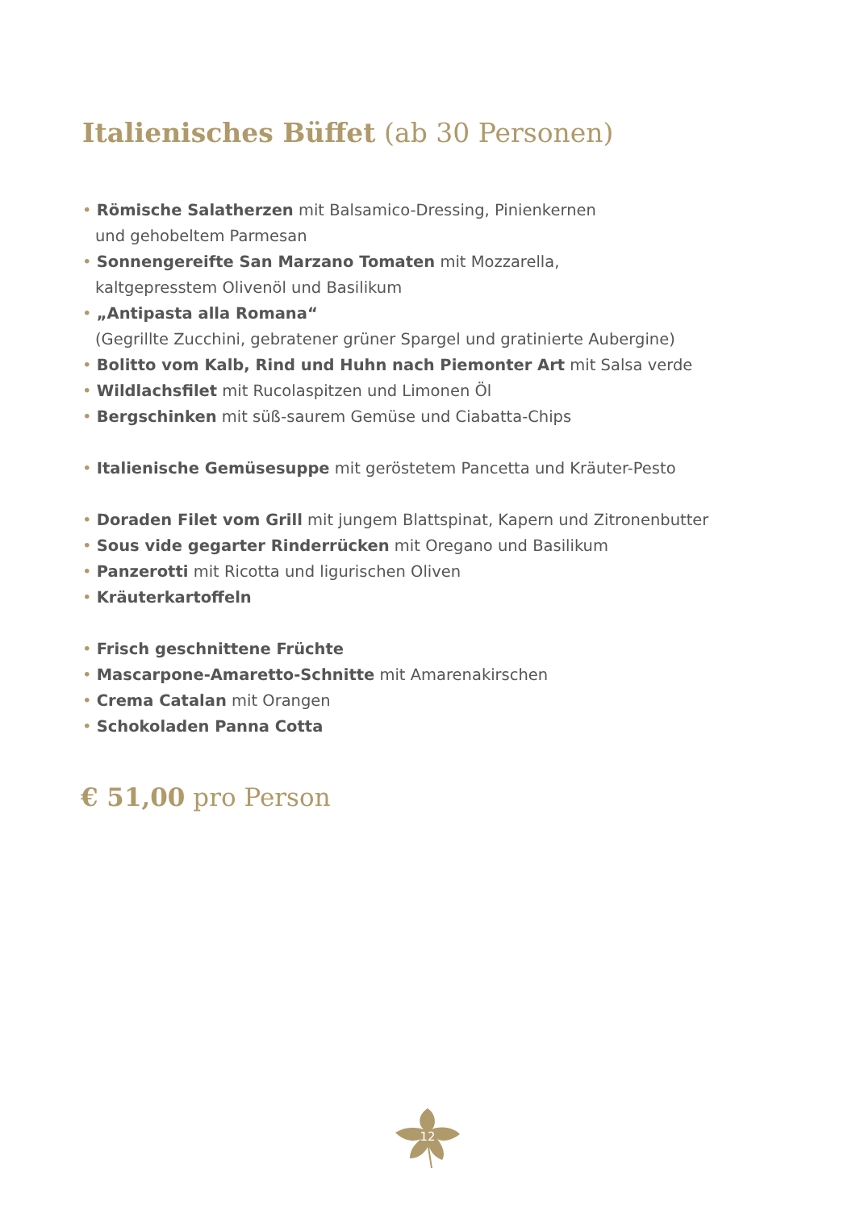Italienisches Büffet (ab 30 Personen)
• Römische Salatherzen mit Balsamico-Dressing, Pinienkernen
und gehobeltem Parmesan
• Sonnengereifte San Marzano Tomaten mit Mozzarella,
kaltgepresstem Olivenöl und Basilikum
• „Antipasta alla Romana“
(Gegrillte Zucchini, gebratener grüner Spargel und gratinierte Aubergine)
• Bolitto vom Kalb, Rind und Huhn nach Piemonter Art mit Salsa verde
• Wildlachsfilet mit Rucolaspitzen und Limonen Öl
• Bergschinken mit süß-saurem Gemüse und Ciabatta-Chips
• Italienische Gemüsesuppe mit geröstetem Pancetta und Kräuter-Pesto
• Doraden Filet vom Grill mit jungem Blattspinat, Kapern und Zitronenbutter
• Sous vide gegarter Rinderrücken mit Oregano und Basilikum
• Panzerotti mit Ricotta und ligurischen Oliven
• Kräuterkartoffeln
• Frisch geschnittene Früchte
• Mascarpone-Amaretto-Schnitte mit Amarenakirschen
• Crema Catalan mit Orangen
• Schokoladen Panna Cotta
€ 51,00 pro Person
12